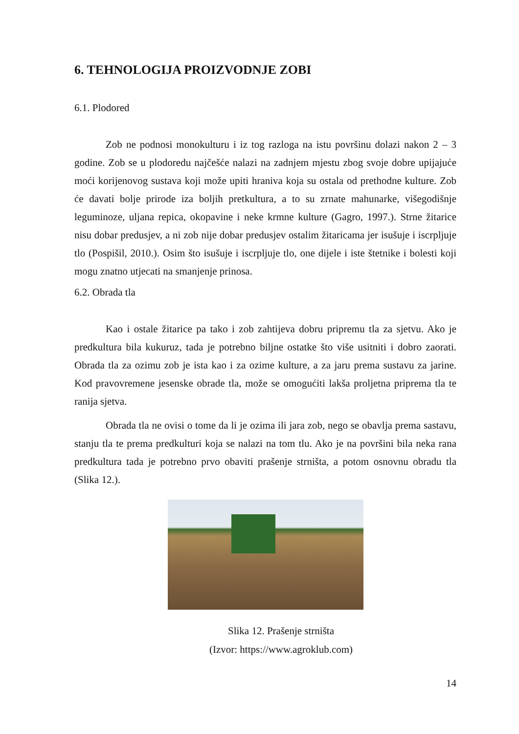6. TEHNOLOGIJA PROIZVODNJE ZOBI
6.1. Plodored
Zob ne podnosi monokulturu i iz tog razloga na istu površinu dolazi nakon 2 – 3 godine. Zob se u plodoredu najčešće nalazi na zadnjem mjestu zbog svoje dobre upijajuće moći korijenovog sustava koji može upiti hraniva koja su ostala od prethodne kulture. Zob će davati bolje prirode iza boljih pretkultura, a to su zrnate mahunarke, višegodišnje leguminoze, uljana repica, okopavine i neke krmne kulture (Gagro, 1997.). Strne žitarice nisu dobar predusjev, a ni zob nije dobar predusjev ostalim žitaricama jer isušuje i iscrpljuje tlo (Pospišil, 2010.). Osim što isušuje i iscrpljuje tlo, one dijele i iste štetnike i bolesti koji mogu znatno utjecati na smanjenje prinosa.
6.2. Obrada tla
Kao i ostale žitarice pa tako i zob zahtijeva dobru pripremu tla za sjetvu. Ako je predkultura bila kukuruz, tada je potrebno biljne ostatke što više usitniti i dobro zaorati. Obrada tla za ozimu zob je ista kao i za ozime kulture, a za jaru prema sustavu za jarine. Kod pravovremene jesenske obrade tla, može se omogućiti lakša proljetna priprema tla te ranija sjetva.
Obrada tla ne ovisi o tome da li je ozima ili jara zob, nego se obavlja prema sastavu, stanju tla te prema predkulturi koja se nalazi na tom tlu. Ako je na površini bila neka rana predkultura tada je potrebno prvo obaviti prašenje strništa, a potom osnovnu obradu tla (Slika 12.).
Slika 12. Prašenje strništa
(Izvor: https://www.agroklub.com)
14